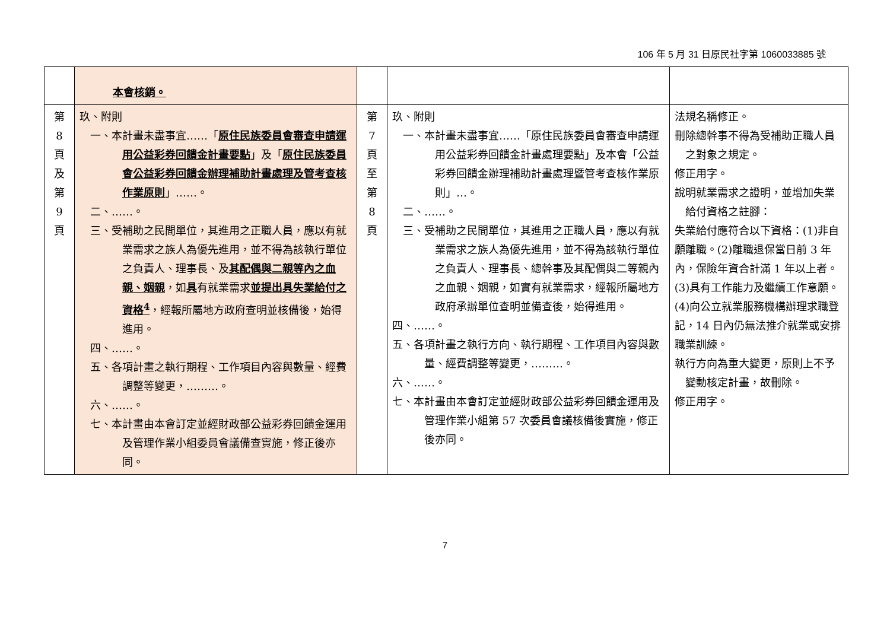106 年 5 月 31 日原民社字第 1060033885 號
| | 本會核銷。 | | | |
| 第 8 頁 及 第 9 頁 | 玖、附則 一、本計畫未盡事宜……「 原住民族委員會審查申請運用公益彩券回饋金計畫要點 」及「 原住民族委員會公益彩券回饋金辦理補助計畫處理及管考查核作業原則 」……。 二、……。 三、受補助之民間單位，其進用之正職人員，應以有就業需求之族人為優先進用，並不得為該執行單位之負責人、理事長、及 其配偶與二親等內之血親、姻親 ，如 具 有就業需求 並提出具失業給付之資格<sup>4</sup> ，經報所屬地方政府查明並核備後，始得進用。 四、……。 五、各項計畫之執行期程、工作項目內容與數量、經費調整等變更，………。 六、……。 七、本計畫由本會訂定並經財政部公益彩券回饋金運用及管理作業小組委員會議備查實施，修正後亦同。 | 第 7 頁 至 第 8 頁 | 玖、附則 一、本計畫未盡事宜……「原住民族委員會審查申請運用公益彩券回饋金計畫處理要點」及本會「公益彩券回饋金辦理補助計畫處理暨管考查核作業原則」…。 二、……。 三、受補助之民間單位，其進用之正職人員，應以有就業需求之族人為優先進用，並不得為該執行單位之負責人、理事長、總幹事及其配偶與二等親內之血親、姻親，如實有就業需求，經報所屬地方政府承辦單位查明並備查後，始得進用。 四、……。 五、各項計畫之執行方向、執行期程、工作項目內容與數量、經費調整等變更，………。 六、……。 七、本計畫由本會訂定並經財政部公益彩券回饋金運用及管理作業小組第 57 次委員會議核備後實施，修正後亦同。 | 法規名稱修正。 刪除總幹事不得為受補助正職人員之對象之規定。 修正用字。 說明就業需求之證明，並增加失業給付資格之註腳： 失業給付應符合以下資格：(1)非自願離職。(2)離職退保當日前 3 年內，保險年資合計滿 1 年以上者。(3)具有工作能力及繼續工作意願。(4)向公立就業服務機構辦理求職登記，14 日內仍無法推介就業或安排職業訓練。 執行方向為重大變更，原則上不予變動核定計畫，故刪除。 修正用字。 |
7